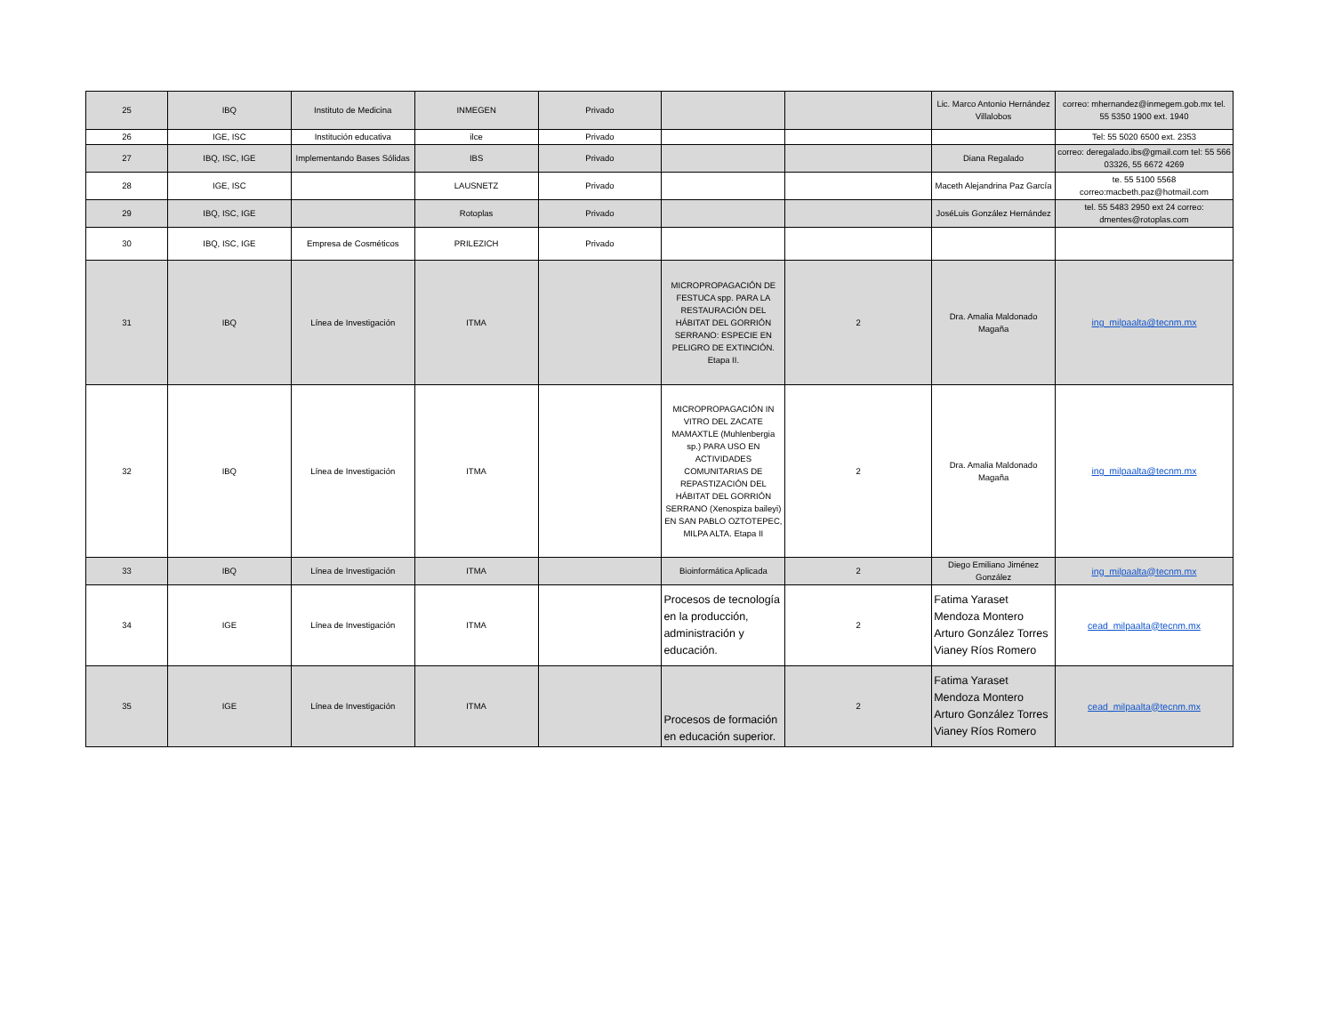| 25 | IBQ | Instituto de Medicina | INMEGEN | Privado | | | Lic. Marco Antonio Hernández Villalobos | correo: mhernandez@inmegem.gob.mx tel. 55 5350 1900 ext. 1940 |
| 26 | IGE, ISC | Institución educativa | ilce | Privado | | | | Tel: 55 5020 6500 ext. 2353 |
| 27 | IBQ, ISC, IGE | Implementando Bases Sólidas | IBS | Privado | | | Diana Regalado | correo: deregalado.ibs@gmail.com tel: 55 566 03326, 55 6672 4269 |
| 28 | IGE, ISC | | LAUSNETZ | Privado | | | Maceth Alejandrina Paz García | te. 55 5100 5568 correo:macbeth.paz@hotmail.com |
| 29 | IBQ, ISC, IGE | | Rotoplas | Privado | | | JoséLuis González Hernández | tel. 55 5483 2950 ext 24 correo: dmentes@rotoplas.com |
| 30 | IBQ, ISC, IGE | Empresa de Cosméticos | PRILEZICH | Privado | | | | |
| 31 | IBQ | Línea de Investigación | ITMA | | MICROPROPAGACIÓN DE FESTUCA spp. PARA LA RESTAURACIÓN DEL HÁBITAT DEL GORRIÓN SERRANO: ESPECIE EN PELIGRO DE EXTINCIÓN. Etapa II. | 2 | Dra. Amalia Maldonado Magaña | ing_milpaalta@tecnm.mx |
| 32 | IBQ | Línea de Investigación | ITMA | | MICROPROPAGACIÓN IN VITRO DEL ZACATE MAMAXTLE (Muhlenbergia sp.) PARA USO EN ACTIVIDADES COMUNITARIAS DE REPASTIZACIÓN DEL HÁBITAT DEL GORRIÓN SERRANO (Xenospiza baileyi) EN SAN PABLO OZTOTEPEC, MILPA ALTA. Etapa II | 2 | Dra. Amalia Maldonado Magaña | ing_milpaalta@tecnm.mx |
| 33 | IBQ | Línea de Investigación | ITMA | | Bioinformática Aplicada | 2 | Diego Emiliano Jiménez González | ing_milpaalta@tecnm.mx |
| 34 | IGE | Línea de Investigación | ITMA | | Procesos de tecnología en la producción, administración y educación. | 2 | Fatima Yaraset Mendoza Montero Arturo González Torres Vianey Ríos Romero | cead_milpaalta@tecnm.mx |
| 35 | IGE | Línea de Investigación | ITMA | | Procesos de formación en educación superior. | 2 | Fatima Yaraset Mendoza Montero Arturo González Torres Vianey Ríos Romero | cead_milpaalta@tecnm.mx |